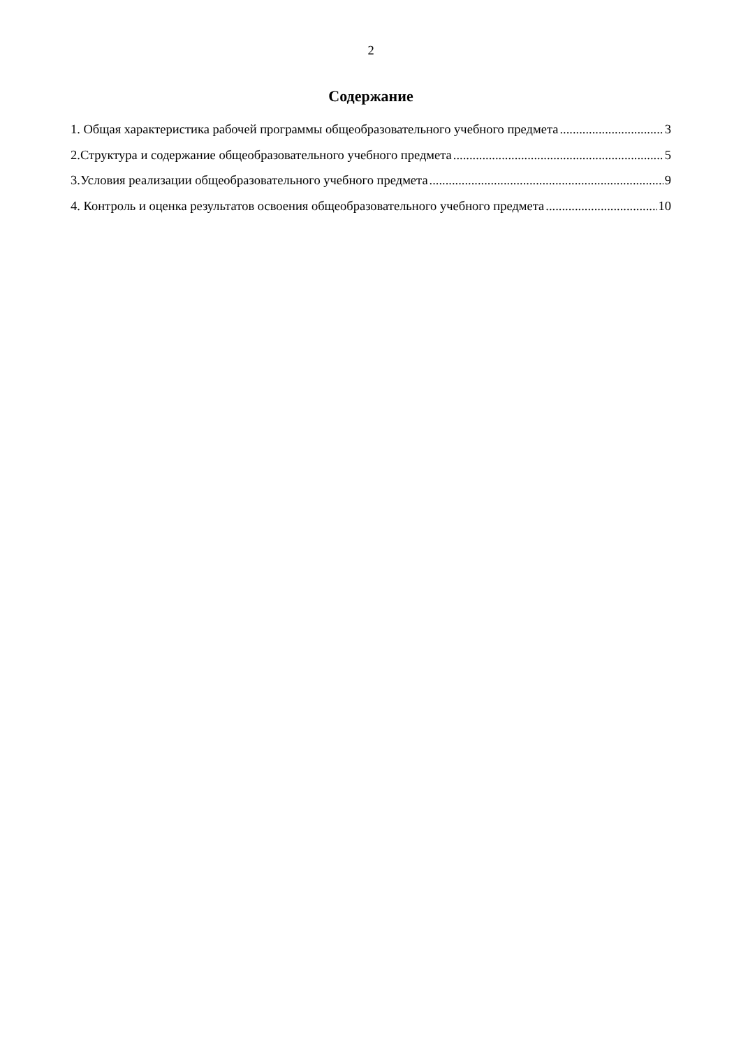2
Содержание
1. Общая характеристика рабочей программы общеобразовательного учебного предмета 3
2.Структура и содержание общеобразовательного учебного предмета 5
3.Условия реализации общеобразовательного учебного предмета 9
4. Контроль и оценка результатов освоения общеобразовательного учебного предмета 10